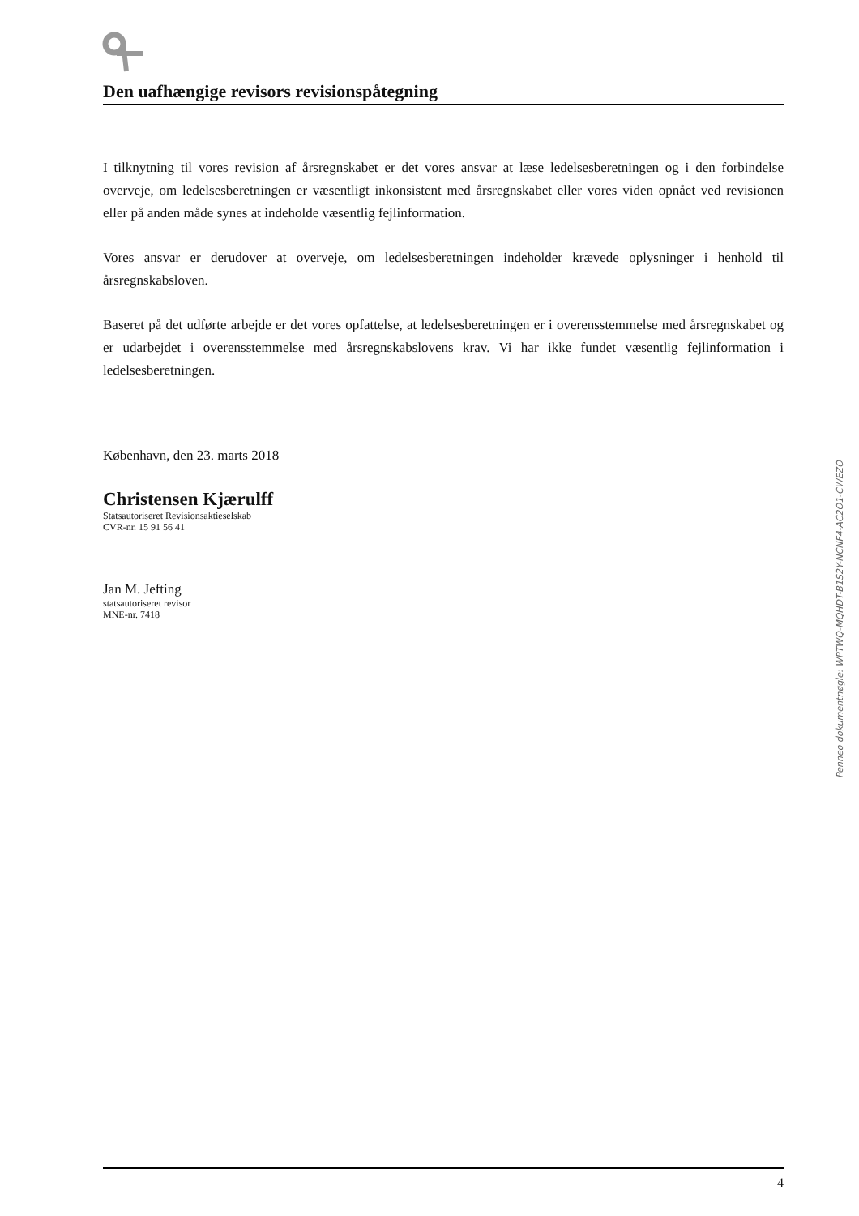Den uafhængige revisors revisionspåtegning
I tilknytning til vores revision af årsregnskabet er det vores ansvar at læse ledelsesberetningen og i den forbindelse overveje, om ledelsesberetningen er væsentligt inkonsistent med årsregnskabet eller vores viden opnået ved revisionen eller på anden måde synes at indeholde væsentlig fejlinformation.
Vores ansvar er derudover at overveje, om ledelsesberetningen indeholder krævede oplysninger i henhold til årsregnskabsloven.
Baseret på det udførte arbejde er det vores opfattelse, at ledelsesberetningen er i overensstemmelse med årsregnskabet og er udarbejdet i overensstemmelse med årsregnskabslovens krav. Vi har ikke fundet væsentlig fejlinformation i ledelsesberetningen.
København, den 23. marts 2018
Christensen Kjærulff
Statsautoriseret Revisionsaktieselskab
CVR-nr. 15 91 56 41
Jan M. Jefting
statsautoriseret revisor
MNE-nr. 7418
Penneo dokumentnøgle: WPTWQ-MQHDT-B1S2Y-NCNF4-AC2O1-CWEZO
4